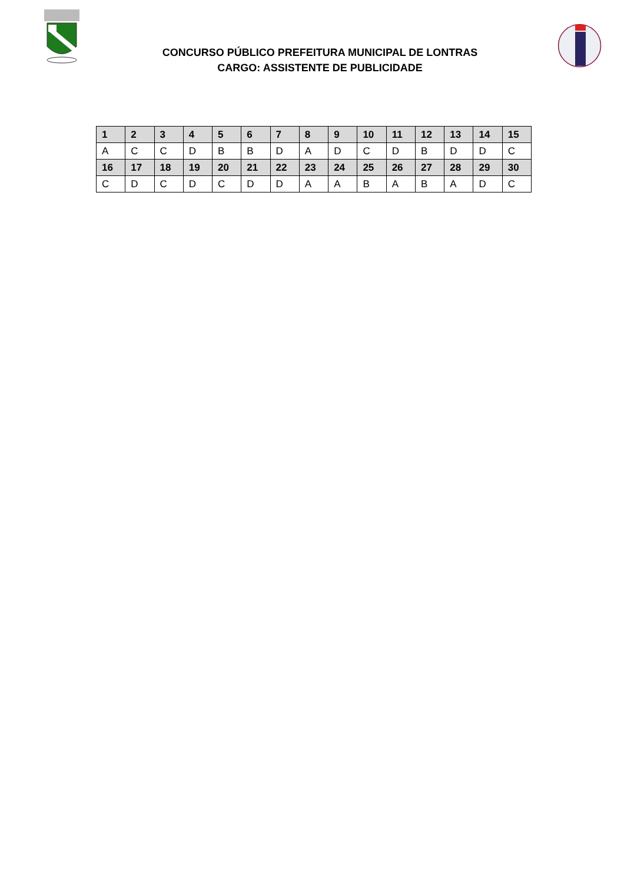CONCURSO PÚBLICO PREFEITURA MUNICIPAL DE LONTRAS
CARGO: ASSISTENTE DE PUBLICIDADE
| 1 | 2 | 3 | 4 | 5 | 6 | 7 | 8 | 9 | 10 | 11 | 12 | 13 | 14 | 15 |
| --- | --- | --- | --- | --- | --- | --- | --- | --- | --- | --- | --- | --- | --- | --- |
| A | C | C | D | B | B | D | A | D | C | D | B | D | D | C |
| 16 | 17 | 18 | 19 | 20 | 21 | 22 | 23 | 24 | 25 | 26 | 27 | 28 | 29 | 30 |
| C | D | C | D | C | D | D | A | A | B | A | B | A | D | C |